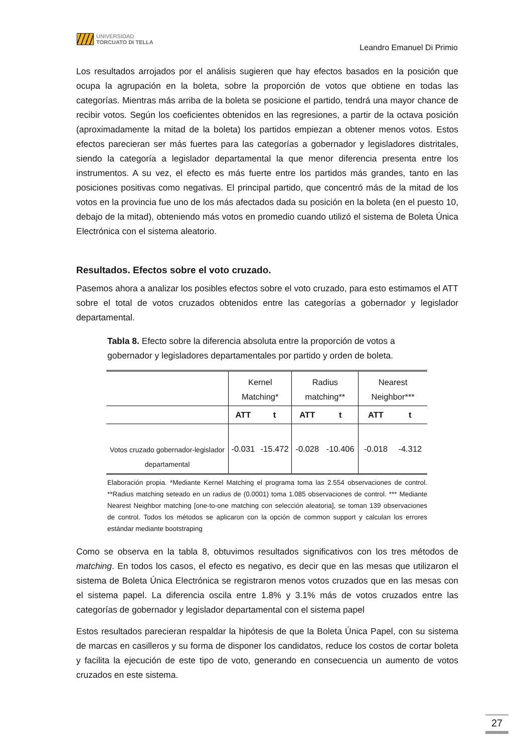UNIVERSIDAD
TORCUATO DI TELLA
Leandro Emanuel Di Primio
Los resultados arrojados por el análisis sugieren que hay efectos basados en la posición que ocupa la agrupación en la boleta, sobre la proporción de votos que obtiene en todas las categorías. Mientras más arriba de la boleta se posicione el partido, tendrá una mayor chance de recibir votos. Según los coeficientes obtenidos en las regresiones, a partir de la octava posición (aproximadamente la mitad de la boleta) los partidos empiezan a obtener menos votos. Estos efectos parecieran ser más fuertes para las categorías a gobernador y legisladores distritales, siendo la categoría a legislador departamental la que menor diferencia presenta entre los instrumentos. A su vez, el efecto es más fuerte entre los partidos más grandes, tanto en las posiciones positivas como negativas. El principal partido, que concentró más de la mitad de los votos en la provincia fue uno de los más afectados dada su posición en la boleta (en el puesto 10, debajo de la mitad), obteniendo más votos en promedio cuando utilizó el sistema de Boleta Única Electrónica con el sistema aleatorio.
Resultados. Efectos sobre el voto cruzado.
Pasemos ahora a analizar los posibles efectos sobre el voto cruzado, para esto estimamos el ATT sobre el total de votos cruzados obtenidos entre las categorías a gobernador y legislador departamental.
Tabla 8. Efecto sobre la diferencia absoluta entre la proporción de votos a gobernador y legisladores departamentales por partido y orden de boleta.
| | Kernel Matching* | | Radius matching** | | Nearest Neighbor*** | |
| | ATT | t | ATT | t | ATT | t |
| Votos cruzado gobernador-legislador departamental | -0.031 | -15.472 | -0.028 | -10.406 | -0.018 | -4.312 |
Elaboración propia. *Mediante Kernel Matching el programa toma las 2.554 observaciones de control. **Radius matching seteado en un radius de (0.0001) toma 1.085 observaciones de control. *** Mediante Nearest Neighbor matching [one-to-one matching con selección aleatoria], se toman 139 observaciones de control. Todos los métodos se aplicaron con la opción de common support y calculan los errores estándar mediante bootstraping
Como se observa en la tabla 8, obtuvimos resultados significativos con los tres métodos de matching. En todos los casos, el efecto es negativo, es decir que en las mesas que utilizaron el sistema de Boleta Única Electrónica se registraron menos votos cruzados que en las mesas con el sistema papel. La diferencia oscila entre 1.8% y 3.1% más de votos cruzados entre las categorías de gobernador y legislador departamental con el sistema papel
Estos resultados parecieran respaldar la hipótesis de que la Boleta Única Papel, con su sistema de marcas en casilleros y su forma de disponer los candidatos, reduce los costos de cortar boleta y facilita la ejecución de este tipo de voto, generando en consecuencia un aumento de votos cruzados en este sistema.
27